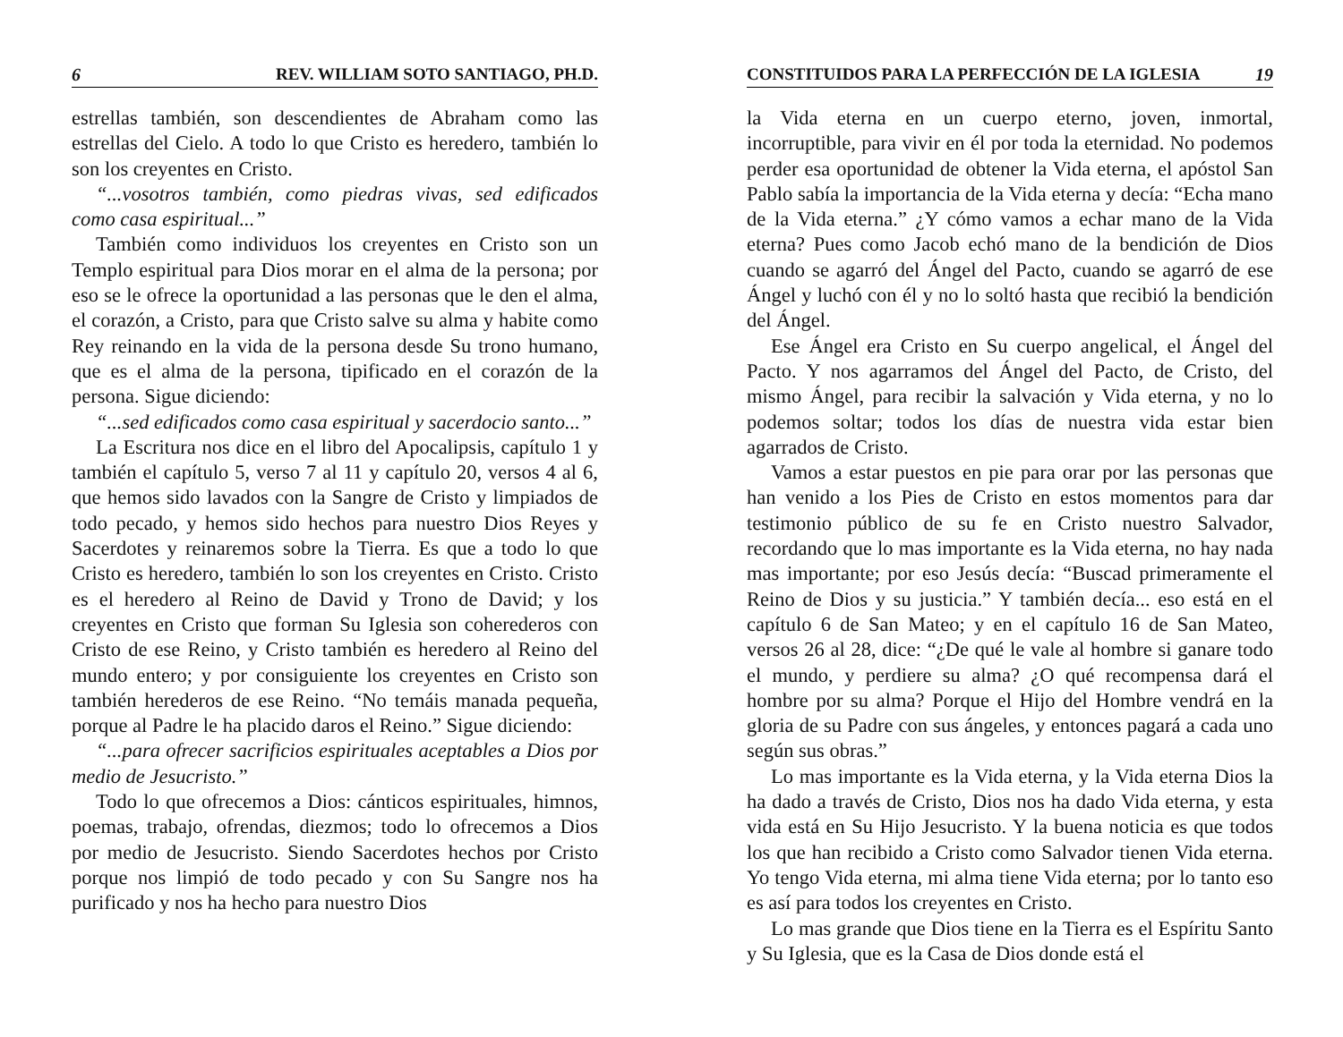6 REV. WILLIAM SOTO SANTIAGO, PH.D.
estrellas también, son descendientes de Abraham como las estrellas del Cielo. A todo lo que Cristo es heredero, también lo son los creyentes en Cristo.
“...vosotros también, como piedras vivas, sed edificados como casa espiritual...”
También como individuos los creyentes en Cristo son un Templo espiritual para Dios morar en el alma de la persona; por eso se le ofrece la oportunidad a las personas que le den el alma, el corazón, a Cristo, para que Cristo salve su alma y habite como Rey reinando en la vida de la persona desde Su trono humano, que es el alma de la persona, tipificado en el corazón de la persona. Sigue diciendo:
“...sed edificados como casa espiritual y sacerdocio santo...”
La Escritura nos dice en el libro del Apocalipsis, capítulo 1 y también el capítulo 5, verso 7 al 11 y capítulo 20, versos 4 al 6, que hemos sido lavados con la Sangre de Cristo y limpiados de todo pecado, y hemos sido hechos para nuestro Dios Reyes y Sacerdotes y reinaremos sobre la Tierra. Es que a todo lo que Cristo es heredero, también lo son los creyentes en Cristo. Cristo es el heredero al Reino de David y Trono de David; y los creyentes en Cristo que forman Su Iglesia son coherederos con Cristo de ese Reino, y Cristo también es heredero al Reino del mundo entero; y por consiguiente los creyentes en Cristo son también herederos de ese Reino. “No temáis manada pequeña, porque al Padre le ha placido daros el Reino.” Sigue diciendo:
“...para ofrecer sacrificios espirituales aceptables a Dios por medio de Jesucristo.”
Todo lo que ofrecemos a Dios: cánticos espirituales, himnos, poemas, trabajo, ofrendas, diezmos; todo lo ofrecemos a Dios por medio de Jesucristo. Siendo Sacerdotes hechos por Cristo porque nos limpió de todo pecado y con Su Sangre nos ha purificado y nos ha hecho para nuestro Dios
CONSTITUIDOS PARA LA PERFECCIÓN DE LA IGLESIA 19
la Vida eterna en un cuerpo eterno, joven, inmortal, incorruptible, para vivir en él por toda la eternidad. No podemos perder esa oportunidad de obtener la Vida eterna, el apóstol San Pablo sabía la importancia de la Vida eterna y decía: “Echa mano de la Vida eterna.” ¿Y cómo vamos a echar mano de la Vida eterna? Pues como Jacob echó mano de la bendición de Dios cuando se agarró del Ángel del Pacto, cuando se agarró de ese Ángel y luchó con él y no lo soltó hasta que recibió la bendición del Ángel.
Ese Ángel era Cristo en Su cuerpo angelical, el Ángel del Pacto. Y nos agarramos del Ángel del Pacto, de Cristo, del mismo Ángel, para recibir la salvación y Vida eterna, y no lo podemos soltar; todos los días de nuestra vida estar bien agarrados de Cristo.
Vamos a estar puestos en pie para orar por las personas que han venido a los Pies de Cristo en estos momentos para dar testimonio público de su fe en Cristo nuestro Salvador, recordando que lo mas importante es la Vida eterna, no hay nada mas importante; por eso Jesús decía: “Buscad primeramente el Reino de Dios y su justicia.” Y también decía... eso está en el capítulo 6 de San Mateo; y en el capítulo 16 de San Mateo, versos 26 al 28, dice: “¿De qué le vale al hombre si ganare todo el mundo, y perdiere su alma? ¿O qué recompensa dará el hombre por su alma? Porque el Hijo del Hombre vendrá en la gloria de su Padre con sus ángeles, y entonces pagará a cada uno según sus obras.”
Lo mas importante es la Vida eterna, y la Vida eterna Dios la ha dado a través de Cristo, Dios nos ha dado Vida eterna, y esta vida está en Su Hijo Jesucristo. Y la buena noticia es que todos los que han recibido a Cristo como Salvador tienen Vida eterna. Yo tengo Vida eterna, mi alma tiene Vida eterna; por lo tanto eso es así para todos los creyentes en Cristo.
Lo mas grande que Dios tiene en la Tierra es el Espíritu Santo y Su Iglesia, que es la Casa de Dios donde está el